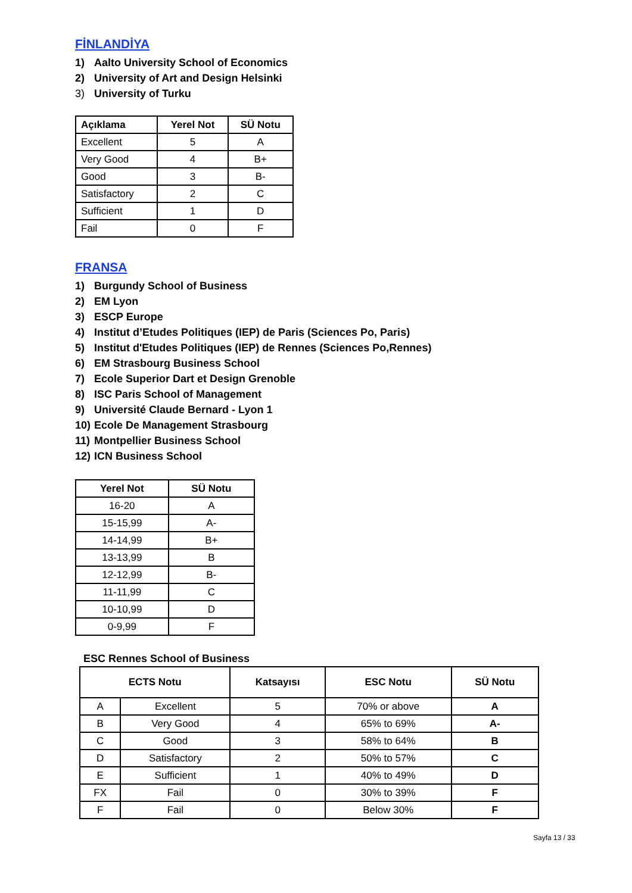FİNLANDİYA
1) Aalto University School of Economics
2) University of Art and Design Helsinki
3) University of Turku
| Açıklama | Yerel Not | SÜ Notu |
| --- | --- | --- |
| Excellent | 5 | A |
| Very Good | 4 | B+ |
| Good | 3 | B- |
| Satisfactory | 2 | C |
| Sufficient | 1 | D |
| Fail | 0 | F |
FRANSA
1) Burgundy School of Business
2) EM Lyon
3) ESCP Europe
4) Institut d’Etudes Politiques (IEP) de Paris (Sciences Po, Paris)
5) Institut d'Etudes Politiques (IEP) de Rennes (Sciences Po,Rennes)
6) EM Strasbourg Business School
7) Ecole Superior Dart et Design Grenoble
8) ISC Paris School of Management
9) Université Claude Bernard - Lyon 1
10) Ecole De Management Strasbourg
11) Montpellier Business School
12) ICN Business School
| Yerel Not | SÜ Notu |
| --- | --- |
| 16-20 | A |
| 15-15,99 | A- |
| 14-14,99 | B+ |
| 13-13,99 | B |
| 12-12,99 | B- |
| 11-11,99 | C |
| 10-10,99 | D |
| 0-9,99 | F |
ESC Rennes School of Business
| ECTS Notu | | Katsayısı | ESC Notu | SÜ Notu |
| --- | --- | --- | --- | --- |
| A | Excellent | 5 | 70% or above | A |
| B | Very Good | 4 | 65% to 69% | A- |
| C | Good | 3 | 58% to 64% | B |
| D | Satisfactory | 2 | 50% to 57% | C |
| E | Sufficient | 1 | 40% to 49% | D |
| FX | Fail | 0 | 30% to 39% | F |
| F | Fail | 0 | Below 30% | F |
Sayfa 13 / 33